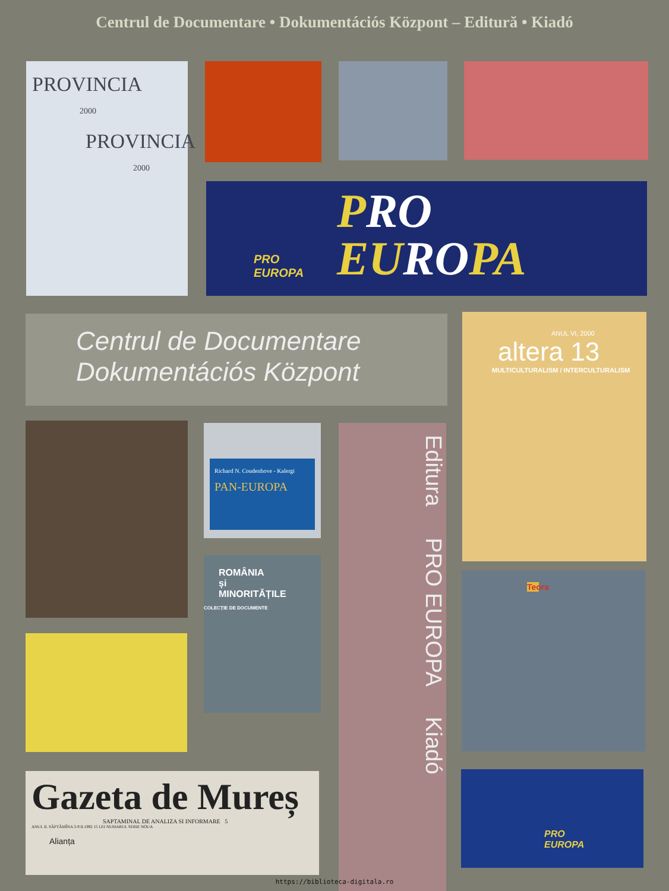Centrul de Documentare • Dokumentációs Központ – Editură • Kiadó
PROVINCIA
2000
PROVINCIA
2000
PRO
EUROPA
PRO
EUROPA
Centrul de Documentare
Dokumentációs Központ
ANUL VI, 2000
altera 13
MULTICULTURALISM / INTERCULTURALISM
Richard N. Coudenhove - Kalergi
PAN-EUROPA
Editura PRO EUROPA Kiadó
ROMÂNIA
și
MINORITĂȚILE
COLECȚIE DE DOCUMENTE
Teora
Gazeta de Mureș
SAPTAMINAL DE ANALIZA SI INFORMARE 5
ANUL II. SĂPTĂMÎNA 3-9 II.1992 15 LEI NUMARUL SERIE NOUA
Alianța
PRO
EUROPA
https://biblioteca-digitala.ro